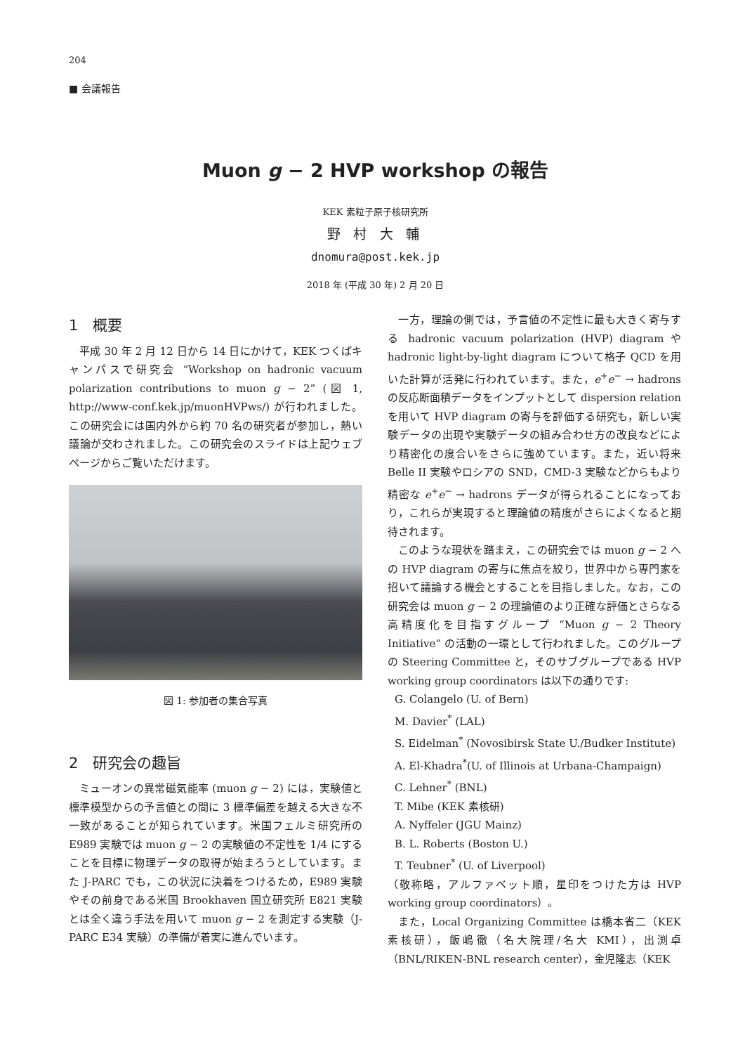204
■ 会議報告
Muon g − 2 HVP workshop の報告
KEK 素粒子原子核研究所
野 村 大 輔
dnomura@post.kek.jp
2018 年 (平成 30 年) 2 月 20 日
1　概要
平成 30 年 2 月 12 日から 14 日にかけて，KEK つくばキャンパスで研究会 “Workshop on hadronic vacuum polarization contributions to muon g − 2” (図 1, http://www-conf.kek.jp/muonHVPws/) が行われました。この研究会には国内外から約 70 名の研究者が参加し，熱い議論が交わされました。この研究会のスライドは上記ウェブページからご覧いただけます。
図 1: 参加者の集合写真
2　研究会の趣旨
ミューオンの異常磁気能率 (muon g − 2) には，実験値と標準模型からの予言値との間に 3 標準偏差を越える大きな不一致があることが知られています。米国フェルミ研究所の E989 実験では muon g − 2 の実験値の不定性を 1/4 にすることを目標に物理データの取得が始まろうとしています。また J-PARC でも，この状況に決着をつけるため，E989 実験やその前身である米国 Brookhaven 国立研究所 E821 実験とは全く違う手法を用いて muon g − 2 を測定する実験（J-PARC E34 実験）の準備が着実に進んでいます。
一方，理論の側では，予言値の不定性に最も大きく寄与する hadronic vacuum polarization (HVP) diagram や hadronic light-by-light diagram について格子 QCD を用いた計算が活発に行われています。また，e<sup>+</sup>e<sup>−</sup> → hadrons の反応断面積データをインプットとして dispersion relation を用いて HVP diagram の寄与を評価する研究も，新しい実験データの出現や実験データの組み合わせ方の改良などにより精密化の度合いをさらに強めています。また，近い将来 Belle II 実験やロシアの SND，CMD-3 実験などからもより精密な e<sup>+</sup>e<sup>−</sup> → hadrons データが得られることになっており，これらが実現すると理論値の精度がさらによくなると期待されます。
このような現状を踏まえ，この研究会では muon g − 2 への HVP diagram の寄与に焦点を絞り，世界中から専門家を招いて議論する機会とすることを目指しました。なお，この研究会は muon g − 2 の理論値のより正確な評価とさらなる高精度化を目指すグループ “Muon g − 2 Theory Initiative” の活動の一環として行われました。このグループの Steering Committee と，そのサブグループである HVP working group coordinators は以下の通りです:
G. Colangelo (U. of Bern)
M. Davier<sup>*</sup> (LAL)
S. Eidelman<sup>*</sup> (Novosibirsk State U./Budker Institute)
A. El-Khadra<sup>*</sup>(U. of Illinois at Urbana-Champaign)
C. Lehner<sup>*</sup> (BNL)
T. Mibe (KEK 素核研)
A. Nyffeler (JGU Mainz)
B. L. Roberts (Boston U.)
T. Teubner<sup>*</sup> (U. of Liverpool)
（敬称略，アルファベット順，星印をつけた方は HVP working group coordinators）。
また，Local Organizing Committee は橋本省二（KEK 素核研），飯嶋徹（名大院理/名大 KMI），出渕卓（BNL/RIKEN-BNL research center），金児隆志（KEK